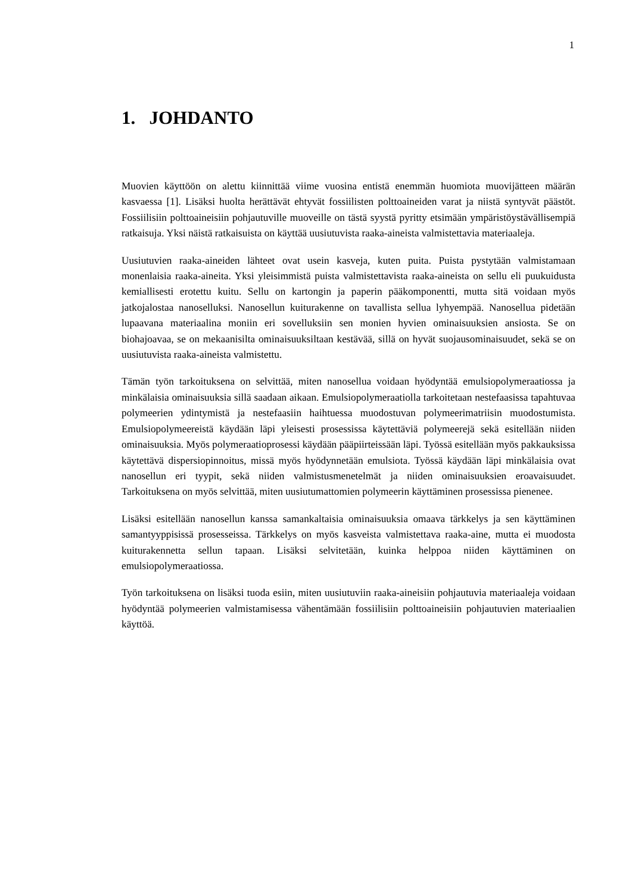1
1. JOHDANTO
Muovien käyttöön on alettu kiinnittää viime vuosina entistä enemmän huomiota muovijätteen määrän kasvaessa [1]. Lisäksi huolta herättävät ehtyvät fossiilisten polttoaineiden varat ja niistä syntyvät päästöt. Fossiilisiin polttoaineisiin pohjautuville muoveille on tästä syystä pyritty etsimään ympäristöystävällisempiä ratkaisuja. Yksi näistä ratkaisuista on käyttää uusiutuvista raaka-aineista valmistettavia materiaaleja.
Uusiutuvien raaka-aineiden lähteet ovat usein kasveja, kuten puita. Puista pystytään valmistamaan monenlaisia raaka-aineita. Yksi yleisimmistä puista valmistettavista raaka-aineista on sellu eli puukuidusta kemiallisesti erotettu kuitu. Sellu on kartongin ja paperin pääkomponentti, mutta sitä voidaan myös jatkojalostaa nanoselluksi. Nanosellun kuiturakenne on tavallista sellua lyhyempää. Nanosellua pidetään lupaavana materiaalina moniin eri sovelluksiin sen monien hyvien ominaisuuksien ansiosta. Se on biohajoavaa, se on mekaanisilta ominaisuuksiltaan kestävää, sillä on hyvät suojausominaisuudet, sekä se on uusiutuvista raaka-aineista valmistettu.
Tämän työn tarkoituksena on selvittää, miten nanosellua voidaan hyödyntää emulsiopolymeraatiossa ja minkälaisia ominaisuuksia sillä saadaan aikaan. Emulsiopolymeraatiolla tarkoitetaan nestefaasissa tapahtuvaa polymeerien ydintymistä ja nestefaasiin haihtuessa muodostuvan polymeerimatriisin muodostumista. Emulsiopolymeereistä käydään läpi yleisesti prosessissa käytettäviä polymeerejä sekä esitellään niiden ominaisuuksia. Myös polymeraatioprosessi käydään pääpiirteissään läpi. Työssä esitellään myös pakkauksissa käytettävä dispersiopinnoitus, missä myös hyödynnetään emulsiota. Työssä käydään läpi minkälaisia ovat nanosellun eri tyypit, sekä niiden valmistusmenetelmät ja niiden ominaisuuksien eroavaisuudet. Tarkoituksena on myös selvittää, miten uusiutumattomien polymeerin käyttäminen prosessissa pienenee.
Lisäksi esitellään nanosellun kanssa samankaltaisia ominaisuuksia omaava tärkkelys ja sen käyttäminen samantyyppisissä prosesseissa. Tärkkelys on myös kasveista valmistettava raaka-aine, mutta ei muodosta kuiturakennetta sellun tapaan. Lisäksi selvitetään, kuinka helppoa niiden käyttäminen on emulsiopolymeraatiossa.
Työn tarkoituksena on lisäksi tuoda esiin, miten uusiutuviin raaka-aineisiin pohjautuvia materiaaleja voidaan hyödyntää polymeerien valmistamisessa vähentämään fossiilisiin polttoaineisiin pohjautuvien materiaalien käyttöä.